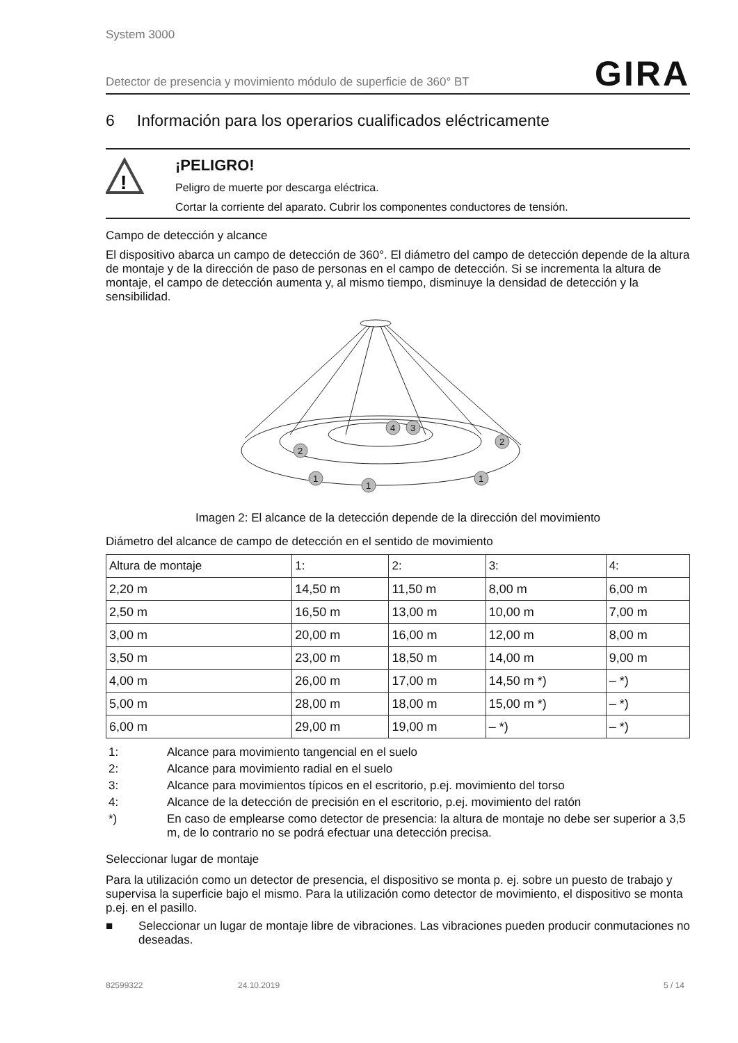System 3000
Detector de presencia y movimiento módulo de superficie de 360° BT GIRA
6 Información para los operarios cualificados eléctricamente
!
¡PELIGRO!
Peligro de muerte por descarga eléctrica.
Cortar la corriente del aparato. Cubrir los componentes conductores de tensión.
Campo de detección y alcance
El dispositivo abarca un campo de detección de 360°. El diámetro del campo de detección depende de la altura de montaje y de la dirección de paso de personas en el campo de detección. Si se incrementa la altura de montaje, el campo de detección aumenta y, al mismo tiempo, disminuye la densidad de detección y la sensibilidad.
4
3
2
2
1
1
1
Imagen 2: El alcance de la detección depende de la dirección del movimiento
Diámetro del alcance de campo de detección en el sentido de movimiento
| Altura de montaje | 1: | 2: | 3: | 4: |
| --- | --- | --- | --- | --- |
| 2,20 m | 14,50 m | 11,50 m | 8,00 m | 6,00 m |
| 2,50 m | 16,50 m | 13,00 m | 10,00 m | 7,00 m |
| 3,00 m | 20,00 m | 16,00 m | 12,00 m | 8,00 m |
| 3,50 m | 23,00 m | 18,50 m | 14,00 m | 9,00 m |
| 4,00 m | 26,00 m | 17,00 m | 14,50 m *) | – *) |
| 5,00 m | 28,00 m | 18,00 m | 15,00 m *) | – *) |
| 6,00 m | 29,00 m | 19,00 m | – *) | – *) |
| 1: | Alcance para movimiento tangencial en el suelo |
| 2: | Alcance para movimiento radial en el suelo |
| 3: | Alcance para movimientos típicos en el escritorio, p.ej. movimiento del torso |
| 4: | Alcance de la detección de precisión en el escritorio, p.ej. movimiento del ratón |
| *) | En caso de emplearse como detector de presencia: la altura de montaje no debe ser superior a 3,5 m, de lo contrario no se podrá efectuar una detección precisa. |
Seleccionar lugar de montaje
Para la utilización como un detector de presencia, el dispositivo se monta p. ej. sobre un puesto de trabajo y supervisa la superficie bajo el mismo. Para la utilización como detector de movimiento, el dispositivo se monta p.ej. en el pasillo.
■ Seleccionar un lugar de montaje libre de vibraciones. Las vibraciones pueden producir conmutaciones no deseadas.
82599322 24.10.2019 5 / 14